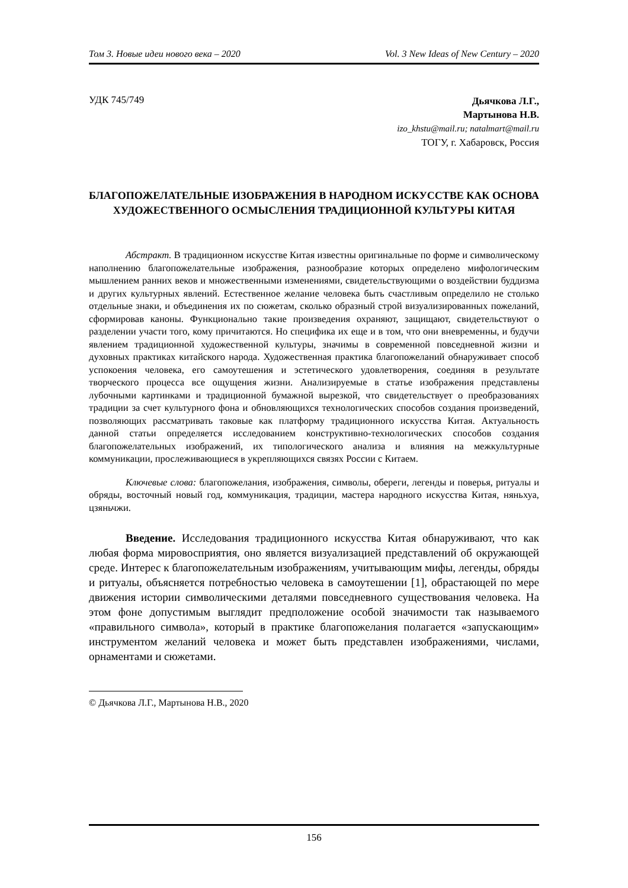Том 3. Новые идеи нового века – 2020 Vol. 3 New Ideas of New Century – 2020
УДК 745/749
Дьячкова Л.Г.,
Мартынова Н.В.
izo_khstu@mail.ru; natalmart@mail.ru
ТОГУ, г. Хабаровск, Россия
БЛАГОПОЖЕЛАТЕЛЬНЫЕ ИЗОБРАЖЕНИЯ В НАРОДНОМ ИСКУССТВЕ КАК ОСНОВА ХУДОЖЕСТВЕННОГО ОСМЫСЛЕНИЯ ТРАДИЦИОННОЙ КУЛЬТУРЫ КИТАЯ
Абстракт. В традиционном искусстве Китая известны оригинальные по форме и символическому наполнению благопожелательные изображения, разнообразие которых определено мифологическим мышлением ранних веков и множественными изменениями, свидетельствующими о воздействии буддизма и других культурных явлений. Естественное желание человека быть счастливым определило не столько отдельные знаки, и объединения их по сюжетам, сколько образный строй визуализированных пожеланий, сформировав каноны. Функционально такие произведения охраняют, защищают, свидетельствуют о разделении участи того, кому причитаются. Но специфика их еще и в том, что они вневременны, и будучи явлением традиционной художественной культуры, значимы в современной повседневной жизни и духовных практиках китайского народа. Художественная практика благопожеланий обнаруживает способ успокоения человека, его самоутешения и эстетического удовлетворения, соединяя в результате творческого процесса все ощущения жизни. Анализируемые в статье изображения представлены лубочными картинками и традиционной бумажной вырезкой, что свидетельствует о преобразованиях традиции за счет культурного фона и обновляющихся технологических способов создания произведений, позволяющих рассматривать таковые как платформу традиционного искусства Китая. Актуальность данной статьи определяется исследованием конструктивно-технологических способов создания благопожелательных изображений, их типологического анализа и влияния на межкультурные коммуникации, прослеживающиеся в укрепляющихся связях России с Китаем.
Ключевые слова: благопожелания, изображения, символы, обереги, легенды и поверья, ритуалы и обряды, восточный новый год, коммуникация, традиции, мастера народного искусства Китая, няньхуа, цзяньчжи.
Введение. Исследования традиционного искусства Китая обнаруживают, что как любая форма мировосприятия, оно является визуализацией представлений об окружающей среде. Интерес к благопожелательным изображениям, учитывающим мифы, легенды, обряды и ритуалы, объясняется потребностью человека в самоутешении [1], обрастающей по мере движения истории символическими деталями повседневного существования человека. На этом фоне допустимым выглядит предположение особой значимости так называемого «правильного символа», который в практике благопожелания полагается «запускающим» инструментом желаний человека и может быть представлен изображениями, числами, орнаментами и сюжетами.
© Дьячкова Л.Г., Мартынова Н.В., 2020
156